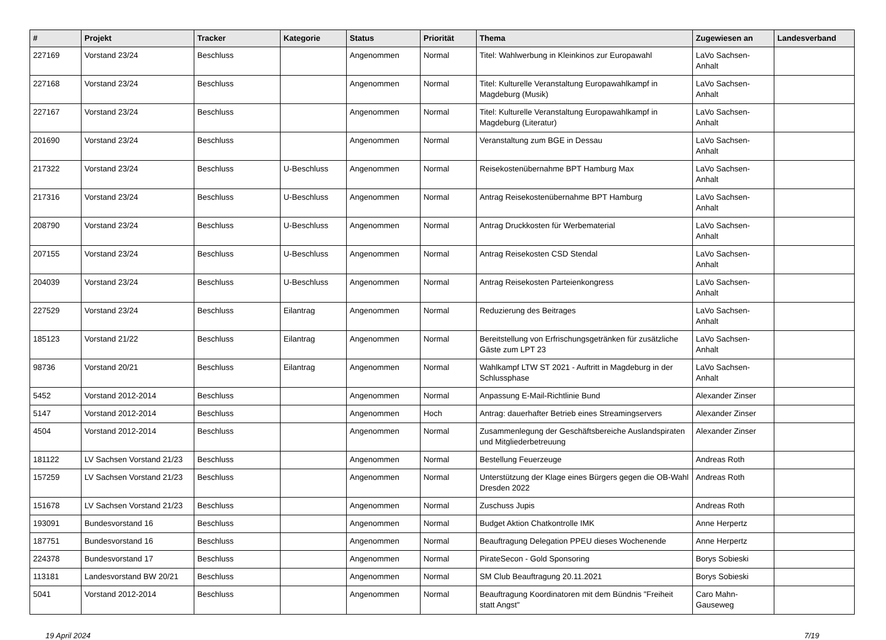| # | Projekt | Tracker | Kategorie | Status | Priorität | Thema | Zugewiesen an | Landesverband |
| --- | --- | --- | --- | --- | --- | --- | --- | --- |
| 227169 | Vorstand 23/24 | Beschluss | | Angenommen | Normal | Titel: Wahlwerbung in Kleinkinos zur Europawahl | LaVo Sachsen-Anhalt | |
| 227168 | Vorstand 23/24 | Beschluss | | Angenommen | Normal | Titel: Kulturelle Veranstaltung Europawahlkampf in Magdeburg (Musik) | LaVo Sachsen-Anhalt | |
| 227167 | Vorstand 23/24 | Beschluss | | Angenommen | Normal | Titel: Kulturelle Veranstaltung Europawahlkampf in Magdeburg (Literatur) | LaVo Sachsen-Anhalt | |
| 201690 | Vorstand 23/24 | Beschluss | | Angenommen | Normal | Veranstaltung zum BGE in Dessau | LaVo Sachsen-Anhalt | |
| 217322 | Vorstand 23/24 | Beschluss | U-Beschluss | Angenommen | Normal | Reisekostenübernahme BPT Hamburg Max | LaVo Sachsen-Anhalt | |
| 217316 | Vorstand 23/24 | Beschluss | U-Beschluss | Angenommen | Normal | Antrag Reisekostenübernahme BPT Hamburg | LaVo Sachsen-Anhalt | |
| 208790 | Vorstand 23/24 | Beschluss | U-Beschluss | Angenommen | Normal | Antrag Druckkosten für Werbematerial | LaVo Sachsen-Anhalt | |
| 207155 | Vorstand 23/24 | Beschluss | U-Beschluss | Angenommen | Normal | Antrag Reisekosten CSD Stendal | LaVo Sachsen-Anhalt | |
| 204039 | Vorstand 23/24 | Beschluss | U-Beschluss | Angenommen | Normal | Antrag Reisekosten Parteienkongress | LaVo Sachsen-Anhalt | |
| 227529 | Vorstand 23/24 | Beschluss | Eilantrag | Angenommen | Normal | Reduzierung des Beitrages | LaVo Sachsen-Anhalt | |
| 185123 | Vorstand 21/22 | Beschluss | Eilantrag | Angenommen | Normal | Bereitstellung von Erfrischungsgetränken für zusätzliche Gäste zum LPT 23 | LaVo Sachsen-Anhalt | |
| 98736 | Vorstand 20/21 | Beschluss | Eilantrag | Angenommen | Normal | Wahlkampf LTW ST 2021 - Auftritt in Magdeburg in der Schlussphase | LaVo Sachsen-Anhalt | |
| 5452 | Vorstand 2012-2014 | Beschluss | | Angenommen | Normal | Anpassung E-Mail-Richtlinie Bund | Alexander Zinser | |
| 5147 | Vorstand 2012-2014 | Beschluss | | Angenommen | Hoch | Antrag: dauerhafter Betrieb eines Streamingservers | Alexander Zinser | |
| 4504 | Vorstand 2012-2014 | Beschluss | | Angenommen | Normal | Zusammenlegung der Geschäftsbereiche Auslandspiraten und Mitgliederbetreuung | Alexander Zinser | |
| 181122 | LV Sachsen Vorstand 21/23 | Beschluss | | Angenommen | Normal | Bestellung Feuerzeuge | Andreas Roth | |
| 157259 | LV Sachsen Vorstand 21/23 | Beschluss | | Angenommen | Normal | Unterstützung der Klage eines Bürgers gegen die OB-Wahl Dresden 2022 | Andreas Roth | |
| 151678 | LV Sachsen Vorstand 21/23 | Beschluss | | Angenommen | Normal | Zuschuss Jupis | Andreas Roth | |
| 193091 | Bundesvorstand 16 | Beschluss | | Angenommen | Normal | Budget Aktion Chatkontrolle IMK | Anne Herpertz | |
| 187751 | Bundesvorstand 16 | Beschluss | | Angenommen | Normal | Beauftragung Delegation PPEU dieses Wochenende | Anne Herpertz | |
| 224378 | Bundesvorstand 17 | Beschluss | | Angenommen | Normal | PirateSecon - Gold Sponsoring | Borys Sobieski | |
| 113181 | Landesvorstand BW 20/21 | Beschluss | | Angenommen | Normal | SM Club Beauftragung 20.11.2021 | Borys Sobieski | |
| 5041 | Vorstand 2012-2014 | Beschluss | | Angenommen | Normal | Beauftragung Koordinatoren mit dem Bündnis "Freiheit statt Angst" | Caro Mahn-Gauseweg | |
19 April 2024 7/19